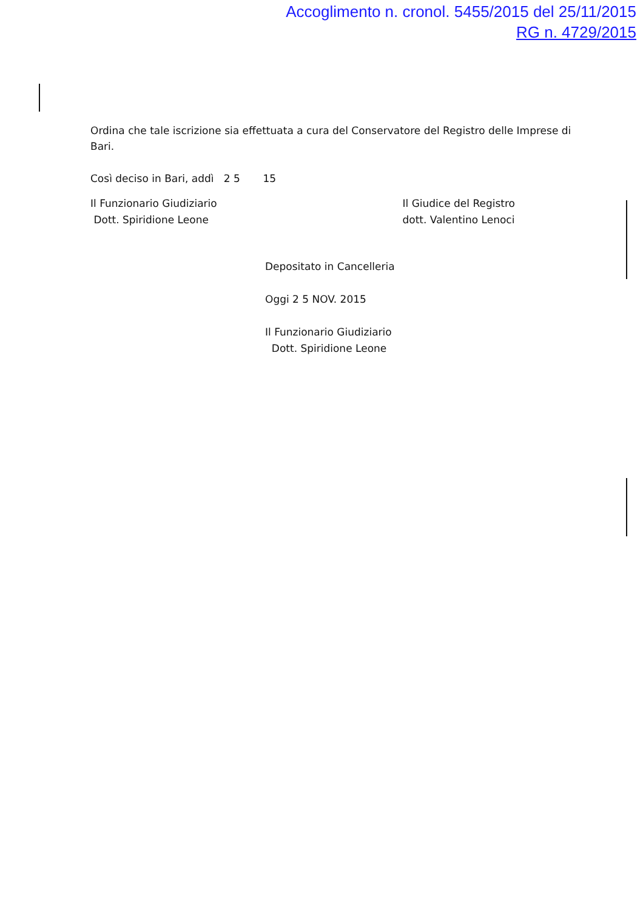Accoglimento n. cronol. 5455/2015 del 25/11/2015
RG n. 4729/2015
Ordina che tale iscrizione sia effettuata a cura del Conservatore del Registro delle Imprese di Bari.
Così deciso in Bari, addì 2 5 15
Il Funzionario Giudiziario
Dott. Spiridione Leone
Il Giudice del Registro
dott. Valentino Lenoci
Depositato in Cancelleria
Oggi 2 5 NOV. 2015
Il Funzionario Giudiziario
Dott. Spiridione Leone